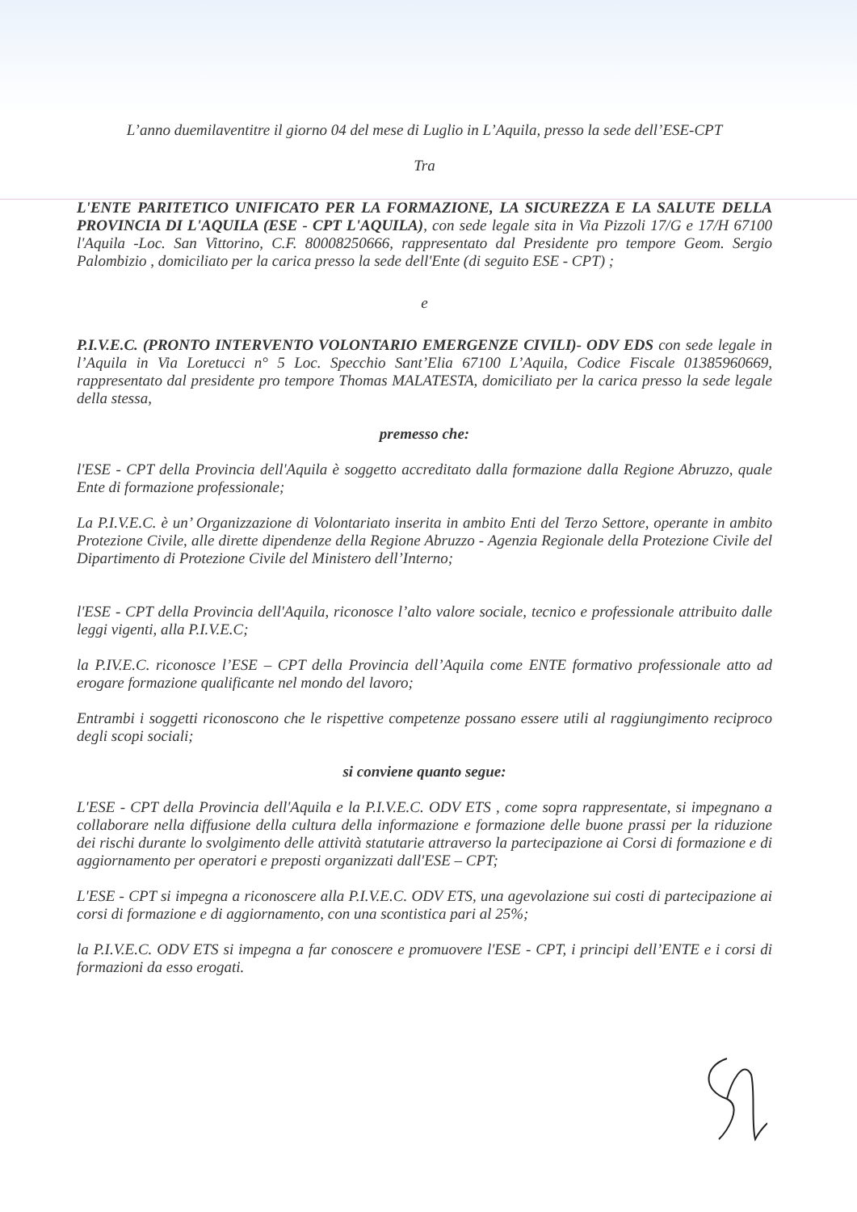L’anno duemilaventitre il giorno 04 del mese di Luglio in L’Aquila, presso la sede dell’ESE-CPT
Tra
L'ENTE PARITETICO UNIFICATO PER LA FORMAZIONE, LA SICUREZZA E LA SALUTE DELLA PROVINCIA DI L'AQUILA (ESE - CPT L'AQUILA), con sede legale sita in Via Pizzoli 17/G e 17/H 67100 l'Aquila -Loc. San Vittorino, C.F. 80008250666, rappresentato dal Presidente pro tempore Geom. Sergio Palombizio , domiciliato per la carica presso la sede dell'Ente (di seguito ESE - CPT) ;
e
P.I.V.E.C. (PRONTO INTERVENTO VOLONTARIO EMERGENZE CIVILI)- ODV EDS con sede legale in l’Aquila in Via Loretucci n° 5 Loc. Specchio Sant’Elia 67100 L’Aquila, Codice Fiscale 01385960669, rappresentato dal presidente pro tempore Thomas MALATESTA, domiciliato per la carica presso la sede legale della stessa,
premesso che:
l'ESE - CPT della Provincia dell'Aquila è soggetto accreditato dalla formazione dalla Regione Abruzzo, quale Ente di formazione professionale;
La P.I.V.E.C. è un’ Organizzazione di Volontariato inserita in ambito Enti del Terzo Settore, operante in ambito Protezione Civile, alle dirette dipendenze della Regione Abruzzo - Agenzia Regionale della Protezione Civile del Dipartimento di Protezione Civile del Ministero dell’Interno;
l'ESE - CPT della Provincia dell'Aquila, riconosce l’alto valore sociale, tecnico e professionale attribuito dalle leggi vigenti, alla P.I.V.E.C;
la P.IV.E.C. riconosce l’ESE – CPT della Provincia dell’Aquila come ENTE formativo professionale atto ad erogare formazione qualificante nel mondo del lavoro;
Entrambi i soggetti riconoscono che le rispettive competenze possano essere utili al raggiungimento reciproco degli scopi sociali;
si conviene quanto segue:
L'ESE - CPT della Provincia dell'Aquila e la P.I.V.E.C. ODV ETS , come sopra rappresentate, si impegnano a collaborare nella diffusione della cultura della informazione e formazione delle buone prassi per la riduzione dei rischi durante lo svolgimento delle attività statutarie attraverso la partecipazione ai Corsi di formazione e di aggiornamento per operatori e preposti organizzati dall'ESE – CPT;
L'ESE - CPT si impegna a riconoscere alla P.I.V.E.C. ODV ETS, una agevolazione sui costi di partecipazione ai corsi di formazione e di aggiornamento, con una scontistica pari al 25%;
la P.I.V.E.C. ODV ETS si impegna a far conoscere e promuovere l'ESE - CPT, i principi dell’ENTE e i corsi di formazioni da esso erogati.